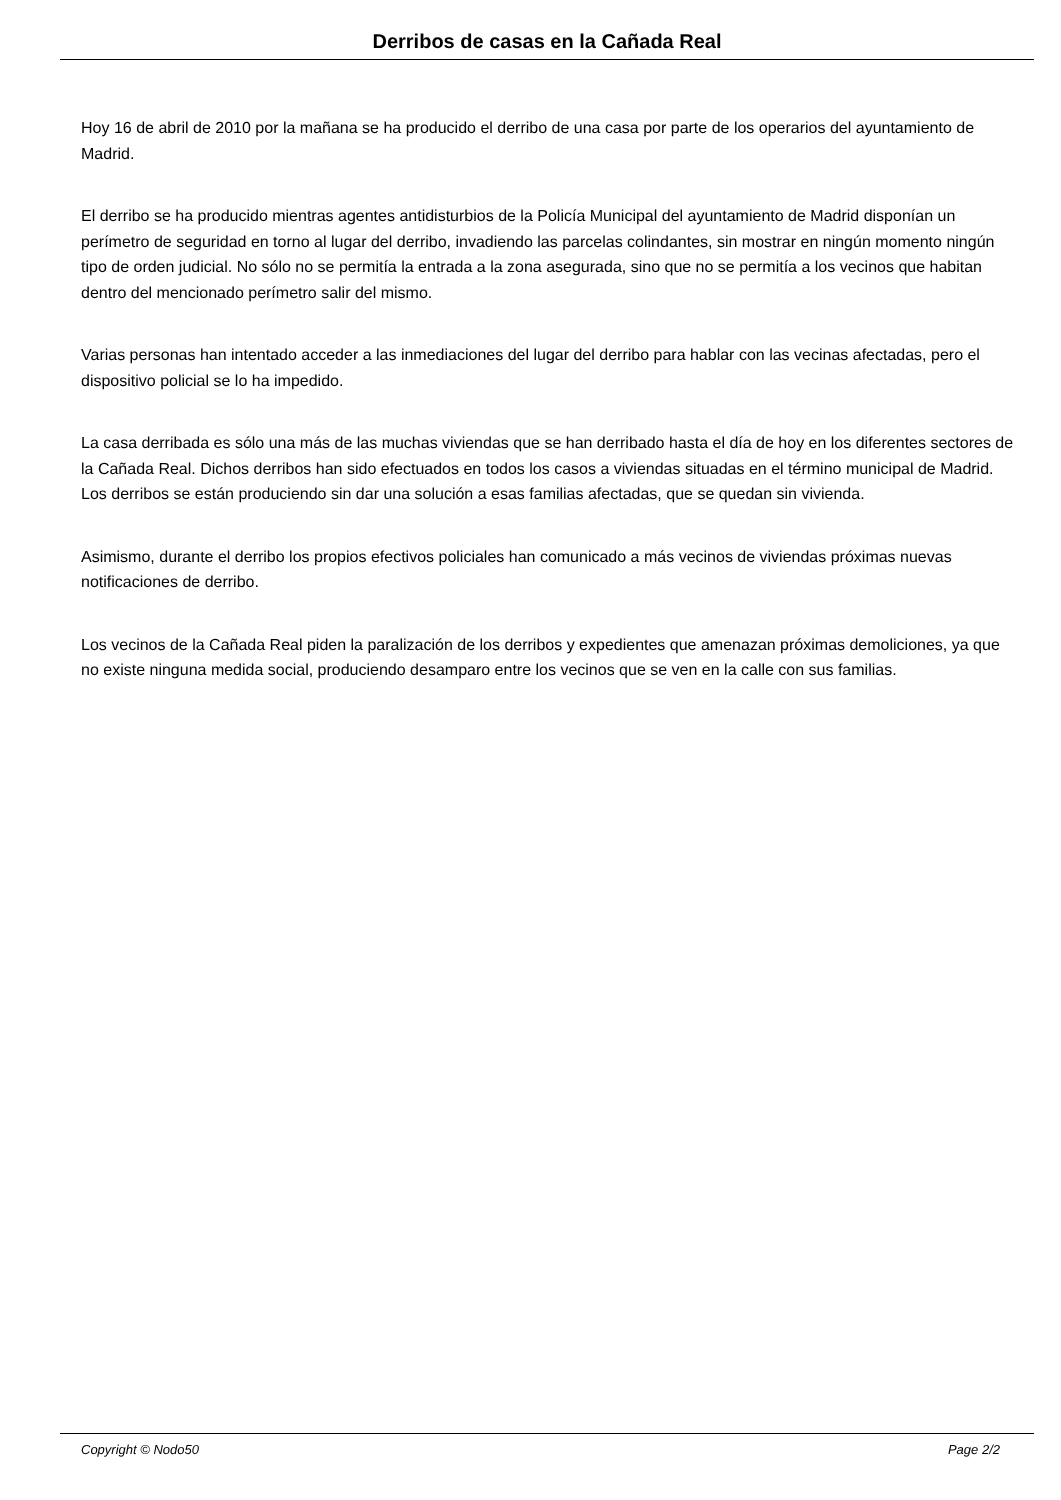Derribos de casas en la Cañada Real
Hoy 16 de abril de 2010 por la mañana se ha producido el derribo de una casa por parte de los operarios del ayuntamiento de Madrid.
El derribo se ha producido mientras agentes antidisturbios de la Policía Municipal del ayuntamiento de Madrid disponían un perímetro de seguridad en torno al lugar del derribo, invadiendo las parcelas colindantes, sin mostrar en ningún momento ningún tipo de orden judicial. No sólo no se permitía la entrada a la zona asegurada, sino que no se permitía a los vecinos que habitan dentro del mencionado perímetro salir del mismo.
Varias personas han intentado acceder a las inmediaciones del lugar del derribo para hablar con las vecinas afectadas, pero el dispositivo policial se lo ha impedido.
La casa derribada es sólo una más de las muchas viviendas que se han derribado hasta el día de hoy en los diferentes sectores de la Cañada Real. Dichos derribos han sido efectuados en todos los casos a viviendas situadas en el término municipal de Madrid. Los derribos se están produciendo sin dar una solución a esas familias afectadas, que se quedan sin vivienda.
Asimismo, durante el derribo los propios efectivos policiales han comunicado a más vecinos de viviendas próximas nuevas notificaciones de derribo.
Los vecinos de la Cañada Real piden la paralización de los derribos y expedientes que amenazan próximas demoliciones, ya que no existe ninguna medida social, produciendo desamparo entre los vecinos que se ven en la calle con sus familias.
Copyright © Nodo50 Page 2/2